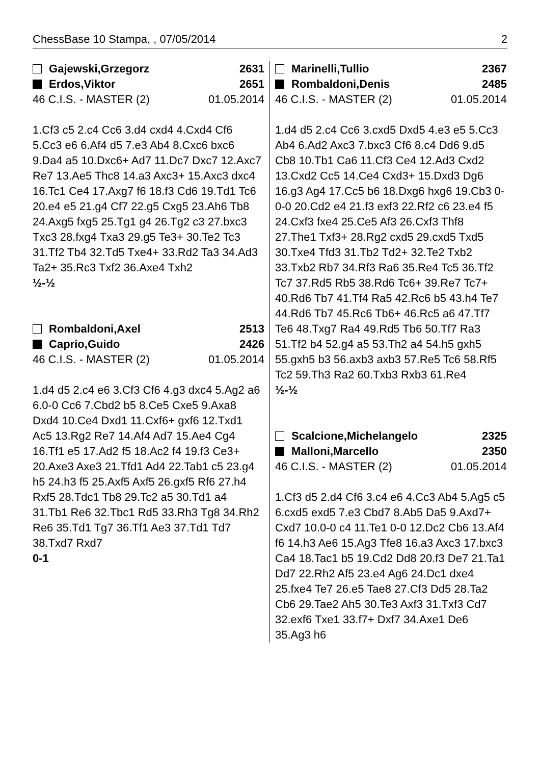ChessBase 10 Stampa, , 07/05/2014 2
Gajewski,Grzegorz 2631
Erdos,Viktor 2651
46 C.I.S. - MASTER (2) 01.05.2014
1.Cf3 c5 2.c4 Cc6 3.d4 cxd4 4.Cxd4 Cf6 5.Cc3 e6 6.Af4 d5 7.e3 Ab4 8.Cxc6 bxc6 9.Da4 a5 10.Dxc6+ Ad7 11.Dc7 Dxc7 12.Axc7 Re7 13.Ae5 Thc8 14.a3 Axc3+ 15.Axc3 dxc4 16.Tc1 Ce4 17.Axg7 f6 18.f3 Cd6 19.Td1 Tc6 20.e4 e5 21.g4 Cf7 22.g5 Cxg5 23.Ah6 Tb8 24.Axg5 fxg5 25.Tg1 g4 26.Tg2 c3 27.bxc3 Txc3 28.fxg4 Txa3 29.g5 Te3+ 30.Te2 Tc3 31.Tf2 Tb4 32.Td5 Txe4+ 33.Rd2 Ta3 34.Ad3 Ta2+ 35.Rc3 Txf2 36.Axe4 Txh2
½-½
Rombaldoni,Axel 2513
Caprio,Guido 2426
46 C.I.S. - MASTER (2) 01.05.2014
1.d4 d5 2.c4 e6 3.Cf3 Cf6 4.g3 dxc4 5.Ag2 a6 6.0-0 Cc6 7.Cbd2 b5 8.Ce5 Cxe5 9.Axa8 Dxd4 10.Ce4 Dxd1 11.Cxf6+ gxf6 12.Txd1 Ac5 13.Rg2 Re7 14.Af4 Ad7 15.Ae4 Cg4 16.Tf1 e5 17.Ad2 f5 18.Ac2 f4 19.f3 Ce3+ 20.Axe3 Axe3 21.Tfd1 Ad4 22.Tab1 c5 23.g4 h5 24.h3 f5 25.Axf5 Axf5 26.gxf5 Rf6 27.h4 Rxf5 28.Tdc1 Tb8 29.Tc2 a5 30.Td1 a4 31.Tb1 Re6 32.Tbc1 Rd5 33.Rh3 Tg8 34.Rh2 Re6 35.Td1 Tg7 36.Tf1 Ae3 37.Td1 Td7 38.Txd7 Rxd7
0-1
Marinelli,Tullio 2367
Rombaldoni,Denis 2485
46 C.I.S. - MASTER (2) 01.05.2014
1.d4 d5 2.c4 Cc6 3.cxd5 Dxd5 4.e3 e5 5.Cc3 Ab4 6.Ad2 Axc3 7.bxc3 Cf6 8.c4 Dd6 9.d5 Cb8 10.Tb1 Ca6 11.Cf3 Ce4 12.Ad3 Cxd2 13.Cxd2 Cc5 14.Ce4 Cxd3+ 15.Dxd3 Dg6 16.g3 Ag4 17.Cc5 b6 18.Dxg6 hxg6 19.Cb3 0-0-0 20.Cd2 e4 21.f3 exf3 22.Rf2 c6 23.e4 f5 24.Cxf3 fxe4 25.Ce5 Af3 26.Cxf3 Thf8 27.The1 Txf3+ 28.Rg2 cxd5 29.cxd5 Txd5 30.Txe4 Tfd3 31.Tb2 Td2+ 32.Te2 Txb2 33.Txb2 Rb7 34.Rf3 Ra6 35.Re4 Tc5 36.Tf2 Tc7 37.Rd5 Rb5 38.Rd6 Tc6+ 39.Re7 Tc7+ 40.Rd6 Tb7 41.Tf4 Ra5 42.Rc6 b5 43.h4 Te7 44.Rd6 Tb7 45.Rc6 Tb6+ 46.Rc5 a6 47.Tf7 Te6 48.Txg7 Ra4 49.Rd5 Tb6 50.Tf7 Ra3 51.Tf2 b4 52.g4 a5 53.Th2 a4 54.h5 gxh5 55.gxh5 b3 56.axb3 axb3 57.Re5 Tc6 58.Rf5 Tc2 59.Th3 Ra2 60.Txb3 Rxb3 61.Re4
½-½
Scalcione,Michelangelo 2325
Malloni,Marcello 2350
46 C.I.S. - MASTER (2) 01.05.2014
1.Cf3 d5 2.d4 Cf6 3.c4 e6 4.Cc3 Ab4 5.Ag5 c5 6.cxd5 exd5 7.e3 Cbd7 8.Ab5 Da5 9.Axd7+ Cxd7 10.0-0 c4 11.Te1 0-0 12.Dc2 Cb6 13.Af4 f6 14.h3 Ae6 15.Ag3 Tfe8 16.a3 Axc3 17.bxc3 Ca4 18.Tac1 b5 19.Cd2 Dd8 20.f3 De7 21.Ta1 Dd7 22.Rh2 Af5 23.e4 Ag6 24.Dc1 dxe4 25.fxe4 Te7 26.e5 Tae8 27.Cf3 Dd5 28.Ta2 Cb6 29.Tae2 Ah5 30.Te3 Axf3 31.Txf3 Cd7 32.exf6 Txe1 33.f7+ Dxf7 34.Axe1 De6 35.Ag3 h6